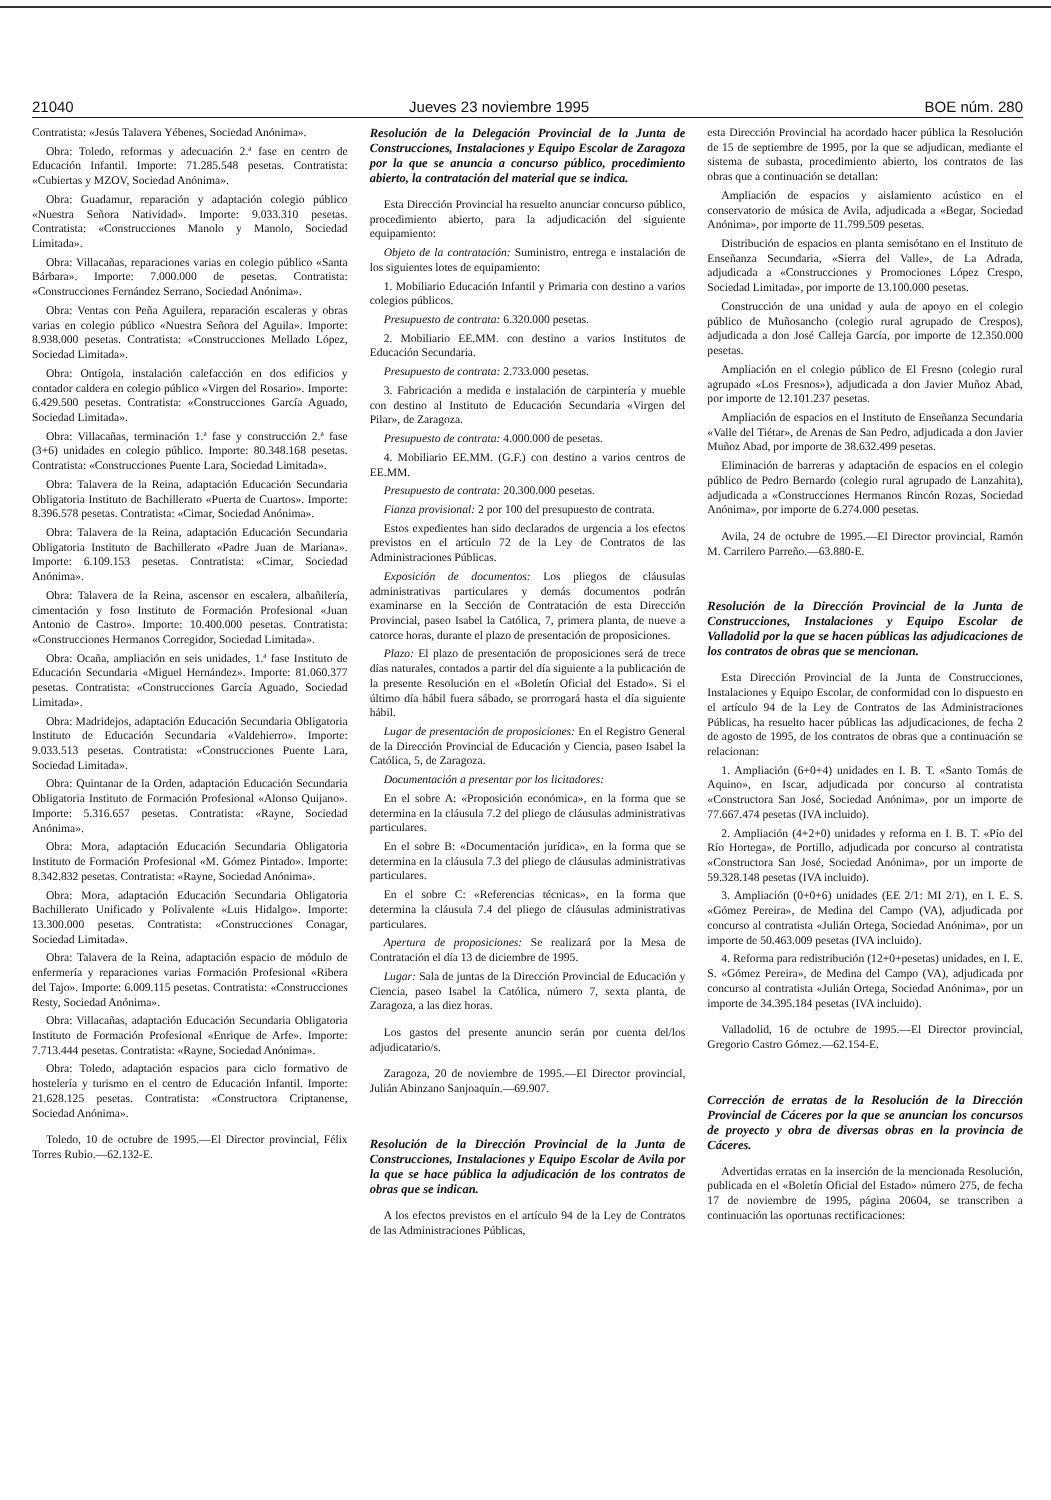21040 Jueves 23 noviembre 1995 BOE núm. 280
Contratista: «Jesús Talavera Yébenes, Sociedad Anónima».
Obra: Toledo, reformas y adecuación 2.ª fase en centro de Educación Infantil. Importe: 71.285.548 pesetas. Contratista: «Cubiertas y MZOV, Sociedad Anónima».
Obra: Guadamur, reparación y adaptación colegio público «Nuestra Señora Natividad». Importe: 9.033.310 pesetas. Contratista: «Construcciones Manolo y Manolo, Sociedad Limitada».
Obra: Villacañas, reparaciones varias en colegio público «Santa Bárbara». Importe: 7.000.000 de pesetas. Contratista: «Construcciones Fernández Serrano, Sociedad Anónima».
Obra: Ventas con Peña Aguilera, reparación escaleras y obras varias en colegio público «Nuestra Señora del Aguila». Importe: 8.938.000 pesetas. Contratista: «Construcciones Mellado López, Sociedad Limitada».
Obra: Ontígola, instalación calefacción en dos edificios y contador caldera en colegio público «Virgen del Rosario». Importe: 6.429.500 pesetas. Contratista: «Construcciones García Aguado, Sociedad Limitada».
Obra: Villacañas, terminación 1.ª fase y construcción 2.ª fase (3+6) unidades en colegio público. Importe: 80.348.168 pesetas. Contratista: «Construcciones Puente Lara, Sociedad Limitada».
Obra: Talavera de la Reina, adaptación Educación Secundaria Obligatoria Instituto de Bachillerato «Puerta de Cuartos». Importe: 8.396.578 pesetas. Contratista: «Cimar, Sociedad Anónima».
Obra: Talavera de la Reina, adaptación Educación Secundaria Obligatoria Instituto de Bachillerato «Padre Juan de Mariana». Importe: 6.109.153 pesetas. Contratista: «Cimar, Sociedad Anónima».
Obra: Talavera de la Reina, ascensor en escalera, albañilería, cimentación y foso Instituto de Formación Profesional «Juan Antonio de Castro». Importe: 10.400.000 pesetas. Contratista: «Construcciones Hermanos Corregidor, Sociedad Limitada».
Obra: Ocaña, ampliación en seis unidades, 1.ª fase Instituto de Educación Secundaria «Miguel Hernández». Importe: 81.060.377 pesetas. Contratista: «Construcciones García Aguado, Sociedad Limitada».
Obra: Madridejos, adaptación Educación Secundaria Obligatoria Instituto de Educación Secundaria «Valdehierro». Importe: 9.033.513 pesetas. Contratista: «Construcciones Puente Lara, Sociedad Limitada».
Obra: Quintanar de la Orden, adaptación Educación Secundaria Obligatoria Instituto de Formación Profesional «Alonso Quijano». Importe: 5.316.657 pesetas. Contratista: «Rayne, Sociedad Anónima».
Obra: Mora, adaptación Educación Secundaria Obligatoria Instituto de Formación Profesional «M. Gómez Pintado». Importe: 8.342.832 pesetas. Contratista: «Rayne, Sociedad Anónima».
Obra: Mora, adaptación Educación Secundaria Obligatoria Bachillerato Unificado y Polivalente «Luis Hidalgo». Importe: 13.300.000 pesetas. Contratista: «Construcciones Conagar, Sociedad Limitada».
Obra: Talavera de la Reina, adaptación espacio de módulo de enfermería y reparaciones varias Formación Profesional «Ribera del Tajo». Importe: 6.009.115 pesetas. Contratista: «Construcciones Resty, Sociedad Anónima».
Obra: Villacañas, adaptación Educación Secundaria Obligatoria Instituto de Formación Profesional «Enrique de Arfe». Importe: 7.713.444 pesetas. Contratista: «Rayne, Sociedad Anónima».
Obra: Toledo, adaptación espacios para ciclo formativo de hostelería y turismo en el centro de Educación Infantil. Importe: 21.628.125 pesetas. Contratista: «Constructora Criptanense, Sociedad Anónima».
Toledo, 10 de octubre de 1995.—El Director provincial, Félix Torres Rubio.—62.132-E.
Resolución de la Delegación Provincial de la Junta de Construcciones, Instalaciones y Equipo Escolar de Zaragoza por la que se anuncia a concurso público, procedimiento abierto, la contratación del material que se indica.
Esta Dirección Provincial ha resuelto anunciar concurso público, procedimiento abierto, para la adjudicación del siguiente equipamiento:
Objeto de la contratación: Suministro, entrega e instalación de los siguientes lotes de equipamiento:
1. Mobiliario Educación Infantil y Primaria con destino a varios colegios públicos.
Presupuesto de contrata: 6.320.000 pesetas.
2. Mobiliario EE.MM. con destino a varios Institutos de Educación Secundaria.
Presupuesto de contrata: 2.733.000 pesetas.
3. Fabricación a medida e instalación de carpintería y mueble con destino al Instituto de Educación Secundaria «Virgen del Pilar», de Zaragoza.
Presupuesto de contrata: 4.000.000 de pesetas.
4. Mobiliario EE.MM. (G.F.) con destino a varios centros de EE.MM.
Presupuesto de contrata: 20.300.000 pesetas.
Fianza provisional: 2 por 100 del presupuesto de contrata.
Estos expedientes han sido declarados de urgencia a los efectos previstos en el artículo 72 de la Ley de Contratos de las Administraciones Públicas.
Exposición de documentos: Los pliegos de cláusulas administrativas particulares y demás documentos podrán examinarse en la Sección de Contratación de esta Dirección Provincial, paseo Isabel la Católica, 7, primera planta, de nueve a catorce horas, durante el plazo de presentación de proposiciones.
Plazo: El plazo de presentación de proposiciones será de trece días naturales, contados a partir del día siguiente a la publicación de la presente Resolución en el «Boletín Oficial del Estado». Si el último día hábil fuera sábado, se prorrogará hasta el día siguiente hábil.
Lugar de presentación de proposiciones: En el Registro General de la Dirección Provincial de Educación y Ciencia, paseo Isabel la Católica, 5, de Zaragoza.
Documentación a presentar por los licitadores:
En el sobre A: «Proposición económica», en la forma que se determina en la cláusula 7.2 del pliego de cláusulas administrativas particulares.
En el sobre B: «Documentación jurídica», en la forma que se determina en la cláusula 7.3 del pliego de cláusulas administrativas particulares.
En el sobre C: «Referencias técnicas», en la forma que determina la cláusula 7.4 del pliego de cláusulas administrativas particulares.
Apertura de proposiciones: Se realizará por la Mesa de Contratación el día 13 de diciembre de 1995.
Lugar: Sala de juntas de la Dirección Provincial de Educación y Ciencia, paseo Isabel la Católica, número 7, sexta planta, de Zaragoza, a las diez horas.
Los gastos del presente anuncio serán por cuenta del/los adjudicatario/s.
Zaragoza, 20 de noviembre de 1995.—El Director provincial, Julián Abinzano Sanjoaquín.—69.907.
Resolución de la Dirección Provincial de la Junta de Construcciones, Instalaciones y Equipo Escolar de Avila por la que se hace pública la adjudicación de los contratos de obras que se indican.
A los efectos previstos en el artículo 94 de la Ley de Contratos de las Administraciones Públicas,
esta Dirección Provincial ha acordado hacer pública la Resolución de 15 de septiembre de 1995, por la que se adjudican, mediante el sistema de subasta, procedimiento abierto, los contratos de las obras que a continuación se detallan:
Ampliación de espacios y aislamiento acústico en el conservatorio de música de Avila, adjudicada a «Begar, Sociedad Anónima», por importe de 11.799.509 pesetas.
Distribución de espacios en planta semisótano en el Instituto de Enseñanza Secundaria, «Sierra del Valle», de La Adrada, adjudicada a «Construcciones y Promociones López Crespo, Sociedad Limitada», por importe de 13.100.000 pesetas.
Construcción de una unidad y aula de apoyo en el colegio público de Muñosancho (colegio rural agrupado de Crespos), adjudicada a don José Calleja García, por importe de 12.350.000 pesetas.
Ampliación en el colegio público de El Fresno (colegio rural agrupado «Los Fresnos»), adjudicada a don Javier Muñoz Abad, por importe de 12.101.237 pesetas.
Ampliación de espacios en el Instituto de Enseñanza Secundaria «Valle del Tiétar», de Arenas de San Pedro, adjudicada a don Javier Muñoz Abad, por importe de 38.632.499 pesetas.
Eliminación de barreras y adaptación de espacios en el colegio público de Pedro Bernardo (colegio rural agrupado de Lanzahita), adjudicada a «Construcciones Hermanos Rincón Rozas, Sociedad Anónima», por importe de 6.274.000 pesetas.
Avila, 24 de octubre de 1995.—El Director provincial, Ramón M. Carrilero Parreño.—63.880-E.
Resolución de la Dirección Provincial de la Junta de Construcciones, Instalaciones y Equipo Escolar de Valladolid por la que se hacen públicas las adjudicaciones de los contratos de obras que se mencionan.
Esta Dirección Provincial de la Junta de Construcciones, Instalaciones y Equipo Escolar, de conformidad con lo dispuesto en el artículo 94 de la Ley de Contratos de las Administraciones Públicas, ha resuelto hacer públicas las adjudicaciones, de fecha 2 de agosto de 1995, de los contratos de obras que a continuación se relacionan:
1. Ampliación (6+0+4) unidades en I. B. T. «Santo Tomás de Aquino», en Iscar, adjudicada por concurso al contratista «Constructora San José, Sociedad Anónima», por un importe de 77.667.474 pesetas (IVA incluido).
2. Ampliación (4+2+0) unidades y reforma en I. B. T. «Pío del Río Hortega», de Portillo, adjudicada por concurso al contratista «Constructora San José, Sociedad Anónima», por un importe de 59.328.148 pesetas (IVA incluido).
3. Ampliación (0+0+6) unidades (EE 2/1: MI 2/1), en I. E. S. «Gómez Pereira», de Medina del Campo (VA), adjudicada por concurso al contratista «Julián Ortega, Sociedad Anónima», por un importe de 50.463.009 pesetas (IVA incluido).
4. Reforma para redistribución (12+0+pesetas) unidades, en I. E. S. «Gómez Pereira», de Medina del Campo (VA), adjudicada por concurso al contratista «Julián Ortega, Sociedad Anónima», por un importe de 34.395.184 pesetas (IVA incluido).
Valladolid, 16 de octubre de 1995.—El Director provincial, Gregorio Castro Gómez.—62.154-E.
Corrección de erratas de la Resolución de la Dirección Provincial de Cáceres por la que se anuncian los concursos de proyecto y obra de diversas obras en la provincia de Cáceres.
Advertidas erratas en la inserción de la mencionada Resolución, publicada en el «Boletín Oficial del Estado» número 275, de fecha 17 de noviembre de 1995, página 20604, se transcriben a continuación las oportunas rectificaciones: